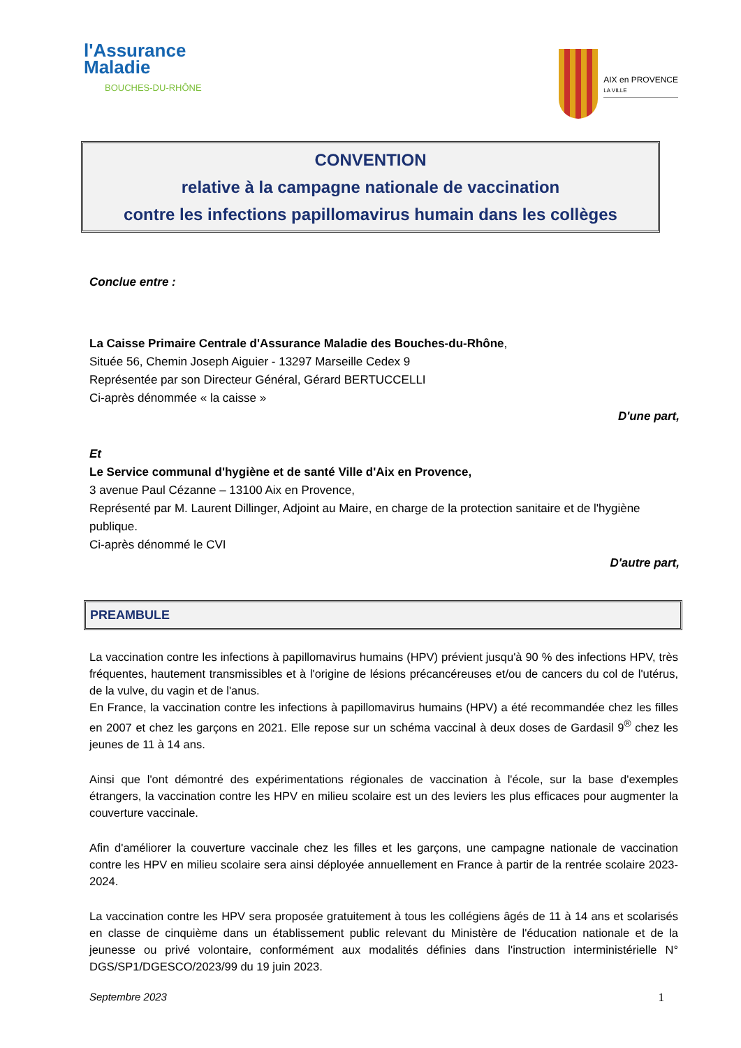l'Assurance
Maladie
BOUCHES-DU-RHÔNE
AIX en PROVENCE
LA VILLE
CONVENTION
relative à la campagne nationale de vaccination
contre les infections papillomavirus humain dans les collèges
Conclue entre :
La Caisse Primaire Centrale d'Assurance Maladie des Bouches-du-Rhône,
Située 56, Chemin Joseph Aiguier - 13297 Marseille Cedex 9
Représentée par son Directeur Général, Gérard BERTUCCELLI
Ci-après dénommée « la caisse »
D'une part,
Et
Le Service communal d'hygiène et de santé Ville d'Aix en Provence,
3 avenue Paul Cézanne – 13100 Aix en Provence,
Représenté par M. Laurent Dillinger, Adjoint au Maire, en charge de la protection sanitaire et de l'hygiène publique.
Ci-après dénommé le CVI
D'autre part,
PREAMBULE
La vaccination contre les infections à papillomavirus humains (HPV) prévient jusqu'à 90 % des infections HPV, très fréquentes, hautement transmissibles et à l'origine de lésions précancéreuses et/ou de cancers du col de l'utérus, de la vulve, du vagin et de l'anus.
En France, la vaccination contre les infections à papillomavirus humains (HPV) a été recommandée chez les filles en 2007 et chez les garçons en 2021. Elle repose sur un schéma vaccinal à deux doses de Gardasil 9<sup>®</sup> chez les jeunes de 11 à 14 ans.
Ainsi que l'ont démontré des expérimentations régionales de vaccination à l'école, sur la base d'exemples étrangers, la vaccination contre les HPV en milieu scolaire est un des leviers les plus efficaces pour augmenter la couverture vaccinale.
Afin d'améliorer la couverture vaccinale chez les filles et les garçons, une campagne nationale de vaccination contre les HPV en milieu scolaire sera ainsi déployée annuellement en France à partir de la rentrée scolaire 2023-2024.
La vaccination contre les HPV sera proposée gratuitement à tous les collégiens âgés de 11 à 14 ans et scolarisés en classe de cinquième dans un établissement public relevant du Ministère de l'éducation nationale et de la jeunesse ou privé volontaire, conformément aux modalités définies dans l'instruction interministérielle N° DGS/SP1/DGESCO/2023/99 du 19 juin 2023.
Septembre 2023 1